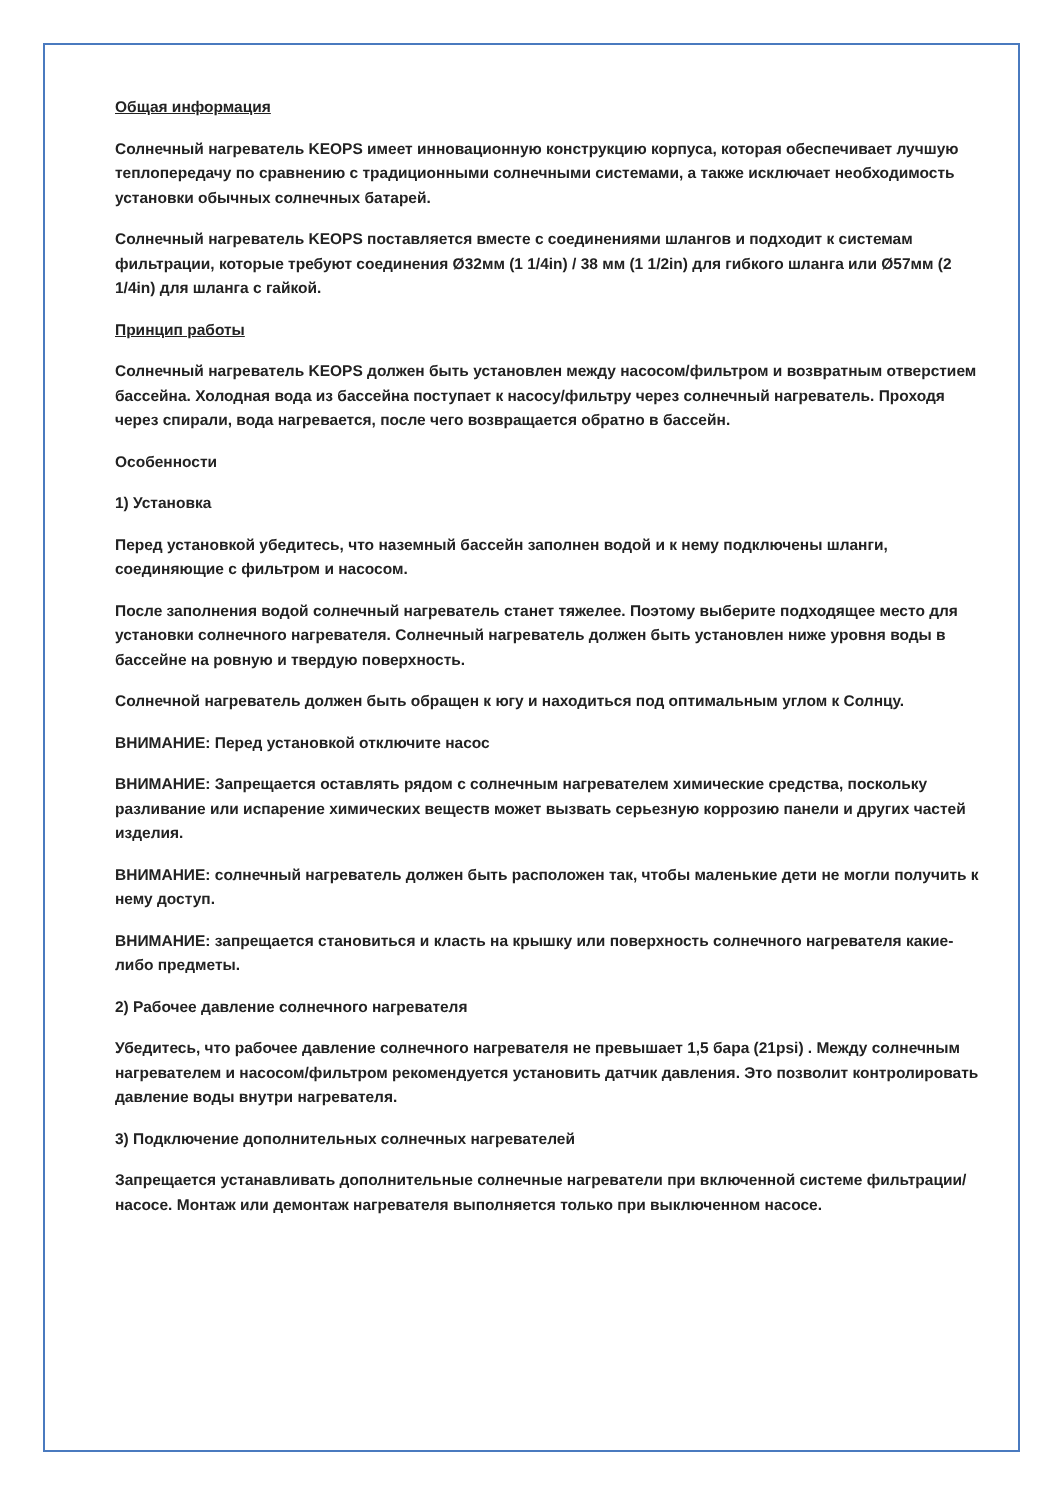Общая информация
Солнечный нагреватель KEOPS имеет инновационную конструкцию корпуса, которая обеспечивает лучшую теплопередачу по сравнению с традиционными солнечными системами, а также исключает необходимость установки обычных солнечных батарей.
Солнечный нагреватель KEOPS поставляется вместе с соединениями шлангов и подходит к системам фильтрации, которые требуют соединения Ø32мм (1 1/4in) / 38 мм (1 1/2in) для гибкого шланга или Ø57мм (2 1/4in) для шланга с гайкой.
Принцип работы
Солнечный нагреватель KEOPS должен быть установлен между насосом/фильтром и возвратным отверстием бассейна. Холодная вода из бассейна поступает к насосу/фильтру через солнечный нагреватель. Проходя через спирали, вода нагревается, после чего возвращается обратно в бассейн.
Особенности
1) Установка
Перед установкой убедитесь, что наземный бассейн заполнен водой и к нему подключены шланги, соединяющие с фильтром и насосом.
После заполнения водой солнечный нагреватель станет тяжелее. Поэтому выберите подходящее место для установки солнечного нагревателя. Солнечный нагреватель должен быть установлен ниже уровня воды в бассейне на ровную и твердую поверхность.
Солнечной нагреватель должен быть обращен к югу и находиться под оптимальным углом к Солнцу.
ВНИМАНИЕ: Перед установкой отключите насос
ВНИМАНИЕ: Запрещается оставлять рядом с солнечным нагревателем химические средства, поскольку разливание или испарение химических веществ может вызвать серьезную коррозию панели и других частей изделия.
ВНИМАНИЕ: солнечный нагреватель должен быть расположен так, чтобы маленькие дети не могли получить к нему доступ.
ВНИМАНИЕ: запрещается становиться и класть на крышку или поверхность солнечного нагревателя какие-либо предметы.
2) Рабочее давление солнечного нагревателя
Убедитесь, что рабочее давление солнечного нагревателя не превышает 1,5 бара (21psi) . Между солнечным нагревателем и насосом/фильтром рекомендуется установить датчик давления. Это позволит контролировать давление воды внутри нагревателя.
3) Подключение дополнительных солнечных нагревателей
Запрещается устанавливать дополнительные солнечные нагреватели при включенной системе фильтрации/насосе. Монтаж или демонтаж нагревателя выполняется только при выключенном насосе.